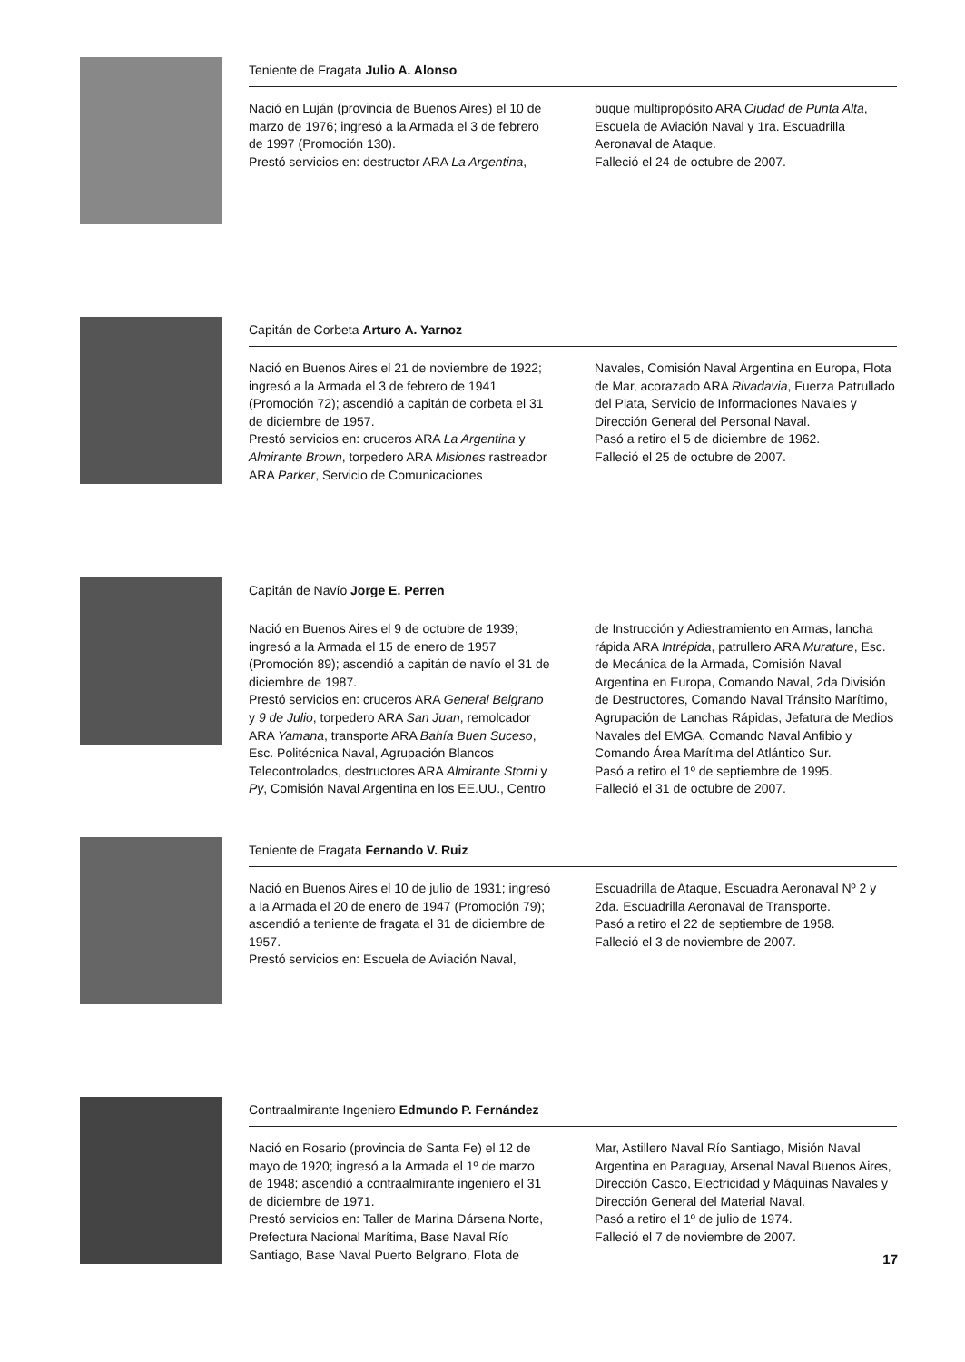Teniente de Fragata Julio A. Alonso
Nació en Luján (provincia de Buenos Aires) el 10 de marzo de 1976; ingresó a la Armada el 3 de febrero de 1997 (Promoción 130).
Prestó servicios en: destructor ARA La Argentina,
buque multipropósito ARA Ciudad de Punta Alta, Escuela de Aviación Naval y 1ra. Escuadrilla Aeronaval de Ataque.
Falleció el 24 de octubre de 2007.
Capitán de Corbeta Arturo A. Yarnoz
Nació en Buenos Aires el 21 de noviembre de 1922; ingresó a la Armada el 3 de febrero de 1941 (Promoción 72); ascendió a capitán de corbeta el 31 de diciembre de 1957.
Prestó servicios en: cruceros ARA La Argentina y Almirante Brown, torpedero ARA Misiones rastreador ARA Parker, Servicio de Comunicaciones
Navales, Comisión Naval Argentina en Europa, Flota de Mar, acorazado ARA Rivadavia, Fuerza Patrullado del Plata, Servicio de Informaciones Navales y Dirección General del Personal Naval.
Pasó a retiro el 5 de diciembre de 1962.
Falleció el 25 de octubre de 2007.
Capitán de Navío Jorge E. Perren
Nació en Buenos Aires el 9 de octubre de 1939; ingresó a la Armada el 15 de enero de 1957 (Promoción 89); ascendió a capitán de navío el 31 de diciembre de 1987.
Prestó servicios en: cruceros ARA General Belgrano y 9 de Julio, torpedero ARA San Juan, remolcador ARA Yamana, transporte ARA Bahía Buen Suceso, Esc. Politécnica Naval, Agrupación Blancos Telecontrolados, destructores ARA Almirante Storni y Py, Comisión Naval Argentina en los EE.UU., Centro
de Instrucción y Adiestramiento en Armas, lancha rápida ARA Intrépida, patrullero ARA Murature, Esc. de Mecánica de la Armada, Comisión Naval Argentina en Europa, Comando Naval, 2da División de Destructores, Comando Naval Tránsito Marítimo, Agrupación de Lanchas Rápidas, Jefatura de Medios Navales del EMGA, Comando Naval Anfibio y Comando Área Marítima del Atlántico Sur.
Pasó a retiro el 1º de septiembre de 1995.
Falleció el 31 de octubre de 2007.
Teniente de Fragata Fernando V. Ruiz
Nació en Buenos Aires el 10 de julio de 1931; ingresó a la Armada el 20 de enero de 1947 (Promoción 79); ascendió a teniente de fragata el 31 de diciembre de 1957.
Prestó servicios en: Escuela de Aviación Naval,
Escuadrilla de Ataque, Escuadra Aeronaval Nº 2 y 2da. Escuadrilla Aeronaval de Transporte.
Pasó a retiro el 22 de septiembre de 1958.
Falleció el 3 de noviembre de 2007.
Contraalmirante Ingeniero Edmundo P. Fernández
Nació en Rosario (provincia de Santa Fe) el 12 de mayo de 1920; ingresó a la Armada el 1º de marzo de 1948; ascendió a contraalmirante ingeniero el 31 de diciembre de 1971.
Prestó servicios en: Taller de Marina Dársena Norte, Prefectura Nacional Marítima, Base Naval Río Santiago, Base Naval Puerto Belgrano, Flota de
Mar, Astillero Naval Río Santiago, Misión Naval Argentina en Paraguay, Arsenal Naval Buenos Aires, Dirección Casco, Electricidad y Máquinas Navales y Dirección General del Material Naval.
Pasó a retiro el 1º de julio de 1974.
Falleció el 7 de noviembre de 2007.
17